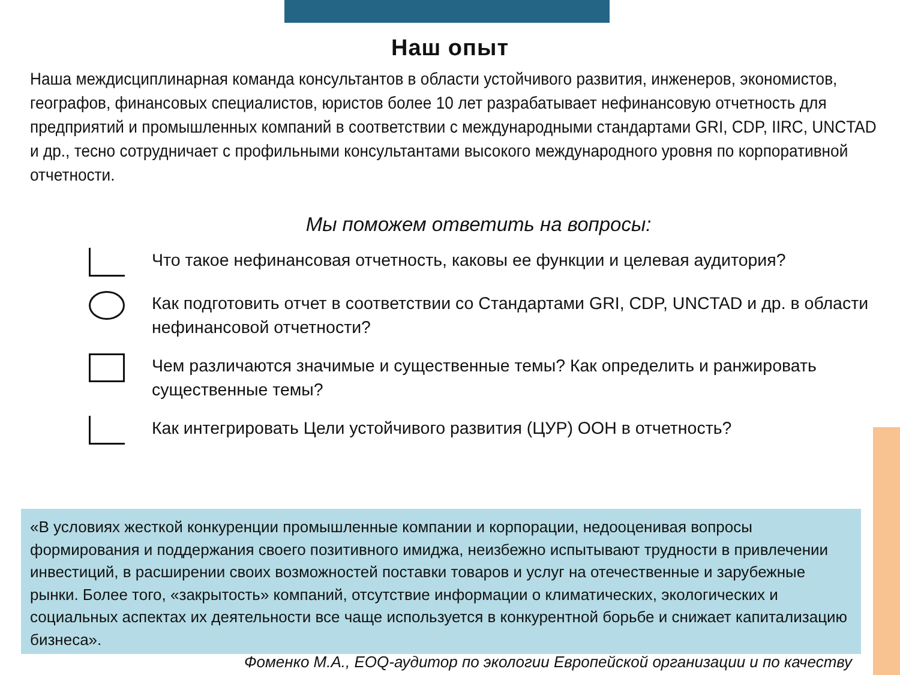Наш опыт
Наша междисциплинарная команда консультантов в области устойчивого развития, инженеров, экономистов, географов, финансовых специалистов, юристов более 10 лет разрабатывает нефинансовую отчетность для предприятий и промышленных компаний в соответствии с международными стандартами GRI, CDP, IIRC, UNCTAD и др., тесно сотрудничает с профильными консультантами высокого международного уровня по корпоративной отчетности.
Мы поможем ответить на вопросы:
Что такое нефинансовая отчетность, каковы ее функции и целевая аудитория?
Как подготовить отчет в соответствии со Стандартами GRI, CDP, UNCTAD и др. в области нефинансовой отчетности?
Чем различаются значимые и существенные темы? Как определить и ранжировать существенные темы?
Как интегрировать Цели устойчивого развития (ЦУР) ООН в отчетность?
«В условиях жесткой конкуренции промышленные компании и корпорации, недооценивая вопросы формирования и поддержания своего позитивного имиджа, неизбежно испытывают трудности в привлечении инвестиций, в расширении своих возможностей поставки товаров и услуг на отечественные и зарубежные рынки. Более того, «закрытость» компаний, отсутствие информации о климатических, экологических и социальных аспектах их деятельности все чаще используется в конкурентной борьбе и снижает капитализацию бизнеса».
Фоменко М.А., EOQ-аудитор по экологии Европейской организации и по качеству